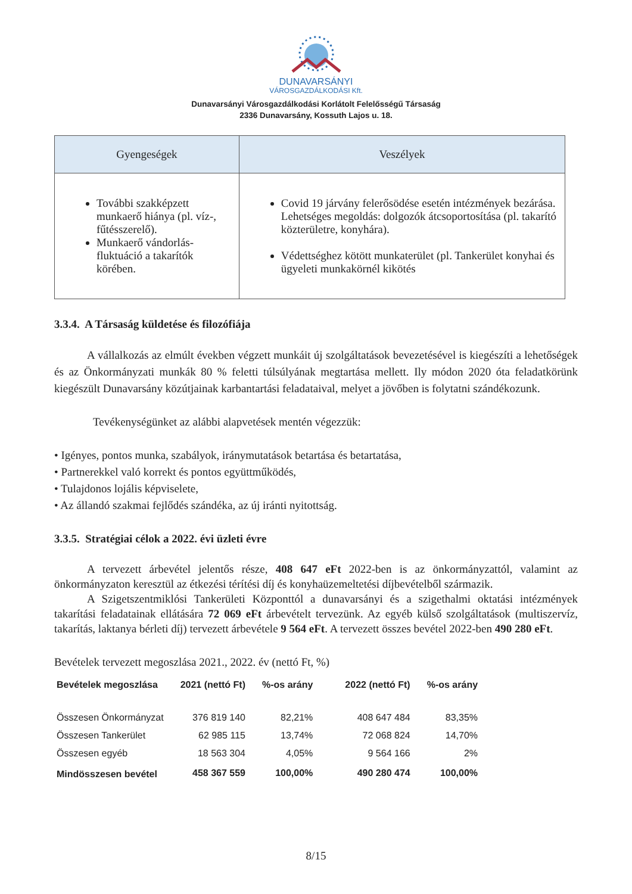DUNAVARSÁNYI
VÁROSGAZDÁLKODÁSI Kft.
Dunavarsányi Városgazdálkodási Korlátolt Felelősségű Társaság
2336 Dunavarsány, Kossuth Lajos u. 18.
| Gyengeségek | Veszélyek |
| --- | --- |
| További szakképzett munkaerő hiánya (pl. víz-, fűtésszerelő). Munkaerő vándorlás- fluktuáció a takarítók körében. | Covid 19 járvány felerősödése esetén intézmények bezárása. Lehetséges megoldás: dolgozók átcsoportosítása (pl. takarító közterületre, konyhára). Védettséghez kötött munkaterület (pl. Tankerület konyhai és ügyeleti munkakörnél kikötés |
3.3.4. A Társaság küldetése és filozófiája
A vállalkozás az elmúlt években végzett munkáit új szolgáltatások bevezetésével is kiegészíti a lehetőségek és az Önkormányzati munkák 80 % feletti túlsúlyának megtartása mellett. Ily módon 2020 óta feladatkörünk kiegészült Dunavarsány közútjainak karbantartási feladataival, melyet a jövőben is folytatni szándékozunk.
Tevékenységünket az alábbi alapvetések mentén végezzük:
• Igényes, pontos munka, szabályok, iránymutatások betartása és betartatása,
• Partnerekkel való korrekt és pontos együttműködés,
• Tulajdonos lojális képviselete,
• Az állandó szakmai fejlődés szándéka, az új iránti nyitottság.
3.3.5. Stratégiai célok a 2022. évi üzleti évre
A tervezett árbevétel jelentős része, 408 647 eFt 2022-ben is az önkormányzattól, valamint az önkormányzaton keresztül az étkezési térítési díj és konyhaüzemeltetési díjbevételből származik.
A Szigetszentmiklósi Tankerületi Központtól a dunavarsányi és a szigethalmi oktatási intézmények takarítási feladatainak ellátására 72 069 eFt árbevételt tervezünk. Az egyéb külső szolgáltatások (multiszervíz, takarítás, laktanya bérleti díj) tervezett árbevétele 9 564 eFt. A tervezett összes bevétel 2022-ben 490 280 eFt.
Bevételek tervezett megoszlása 2021., 2022. év (nettó Ft, %)
| Bevételek megoszlása | 2021 (nettó Ft) | %-os arány | 2022 (nettó Ft) | %-os arány |
| --- | --- | --- | --- | --- |
| Összesen Önkormányzat | 376 819 140 | 82,21% | 408 647 484 | 83,35% |
| Összesen Tankerület | 62 985 115 | 13,74% | 72 068 824 | 14,70% |
| Összesen egyéb | 18 563 304 | 4,05% | 9 564 166 | 2% |
| Mindösszesen bevétel | 458 367 559 | 100,00% | 490 280 474 | 100,00% |
8/15